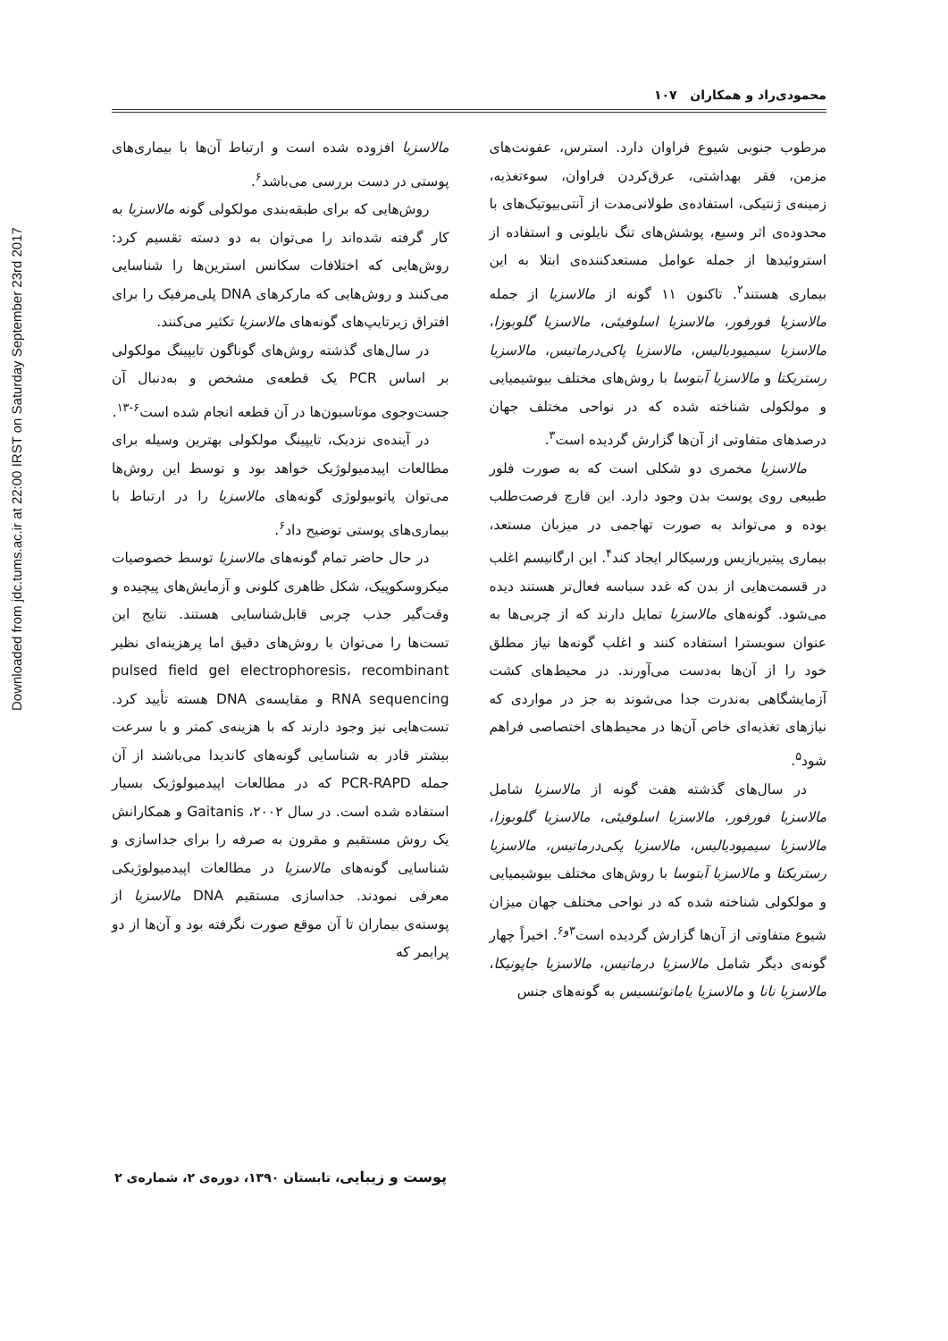Downloaded from jdc.tums.ac.ir at 22:00 IRST on Saturday September 23rd 2017
محمودی‌راد و همکاران ۱۰۷
مرطوب جنوبی شیوع فراوان دارد. استرس، عفونت‌های مزمن، فقر بهداشتی، عرق‌کردن فراوان، سوءتغذیه، زمینه‌ی ژنتیکی، استفاده‌ی طولانی‌مدت از آنتی‌بیوتیک‌های با محدوده‌ی اثر وسیع، پوشش‌های تنگ نایلونی و استفاده از استروئیدها از جمله عوامل مستعدکننده‌ی ابتلا به این بیماری هستند<sup>۲</sup>. تاکنون ۱۱ گونه از مالاسزیا از جمله مالاسزیا فورفور، مالاسزیا اسلوفیئی، مالاسزیا گلوبوزا، مالاسزیا سیمپودیالیس، مالاسزیا پاکی‌درماتیس، مالاسزیا رستریکتا و مالاسزیا آبتوسا با روش‌های مختلف بیوشیمیایی و مولکولی شناخته شده که در نواحی مختلف جهان درصدهای متفاوتی از آن‌ها گزارش گردیده است<sup>۳</sup>.
مالاسزیا مخمری دو شکلی است که به صورت فلور طبیعی روی پوست بدن وجود دارد. این قارچ فرصت‌طلب بوده و می‌تواند به صورت تهاجمی در میزبان مستعد، بیماری پیتیریازیس ورسیکالر ایجاد کند<sup>۴</sup>. این ارگانیسم اغلب در قسمت‌هایی از بدن که غدد سباسه فعال‌تر هستند دیده می‌شود. گونه‌های مالاسزیا تمایل دارند که از چربی‌ها به عنوان سوبسترا استفاده کنند و اغلب گونه‌ها نیاز مطلق خود را از آن‌ها به‌دست می‌آورند. در محیط‌های کشت آزمایشگاهی به‌ندرت جدا می‌شوند به جز در مواردی که نیازهای تغذیه‌ای خاص آن‌ها در محیط‌های اختصاصی فراهم شود<sup>۵</sup>.
در سال‌های گذشته هفت گونه از مالاسزیا شامل مالاسزیا فورفور، مالاسزیا اسلوفیئی، مالاسزیا گلوبوزا، مالاسزیا سیمپودیالیس، مالاسزیا پکی‌درماتیس، مالاسزیا رستریکتا و مالاسزیا آبتوسا با روش‌های مختلف بیوشیمیایی و مولکولی شناخته شده که در نواحی مختلف جهان میزان شیوع متفاوتی از آن‌ها گزارش گردیده است<sup>۳و۶</sup>. اخیراً چهار گونه‌ی دیگر شامل مالاسزیا درماتیس، مالاسزیا جاپونیکا، مالاسزیا نانا و مالاسزیا یاماتوئنسیس به گونه‌های جنس
مالاسزیا افزوده شده است و ارتباط آن‌ها با بیماری‌های پوستی در دست بررسی می‌باشد<sup>۶</sup>.
روش‌هایی که برای طبقه‌بندی مولکولی گونه مالاسزیا به کار گرفته شده‌اند را می‌توان به دو دسته تقسیم کرد: روش‌هایی که اختلافات سکانس استرین‌ها را شناسایی می‌کنند و روش‌هایی که مارکرهای DNA پلی‌مرفیک را برای افتراق زیرتایپ‌های گونه‌های مالاسزیا تکثیر می‌کنند.
در سال‌های گذشته روش‌های گوناگون تایپینگ مولکولی بر اساس PCR یک قطعه‌ی مشخص و به‌دنبال آن جست‌وجوی موتاسیون‌ها در آن قطعه انجام شده است<sup>۶-۱۳</sup>.
در آینده‌ی نزدیک، تایپینگ مولکولی بهترین وسیله برای مطالعات اپیدمیولوژیک خواهد بود و توسط این روش‌ها می‌توان پاتوبیولوژی گونه‌های مالاسزیا را در ارتباط با بیماری‌های پوستی توضیح داد<sup>۶</sup>.
در حال حاضر تمام گونه‌های مالاسزیا توسط خصوصیات میکروسکوپیک، شکل ظاهری کلونی و آزمایش‌های پیچیده و وقت‌گیر جذب چربی قابل‌شناسایی هستند. نتایج این تست‌ها را می‌توان با روش‌های دقیق اما پرهزینه‌ای نظیر pulsed field gel electrophoresis، recombinant RNA sequencing و مقایسه‌ی DNA هسته تأیید کرد. تست‌هایی نیز وجود دارند که با هزینه‌ی کمتر و با سرعت بیشتر قادر به شناسایی گونه‌های کاندیدا می‌باشند از آن جمله PCR-RAPD که در مطالعات اپیدمیولوژیک بسیار استفاده شده است. در سال ۲۰۰۲، Gaitanis و همکارانش یک روش مستقیم و مقرون به صرفه را برای جداسازی و شناسایی گونه‌های مالاسزیا در مطالعات اپیدمیولوژیکی معرفی نمودند. جداسازی مستقیم DNA مالاسزیا از پوسته‌ی بیماران تا آن موقع صورت نگرفته بود و آن‌ها از دو پرایمر که
پوست و زیبایی، تابستان ۱۳۹۰، دوره‌ی ۲، شماره‌ی ۲